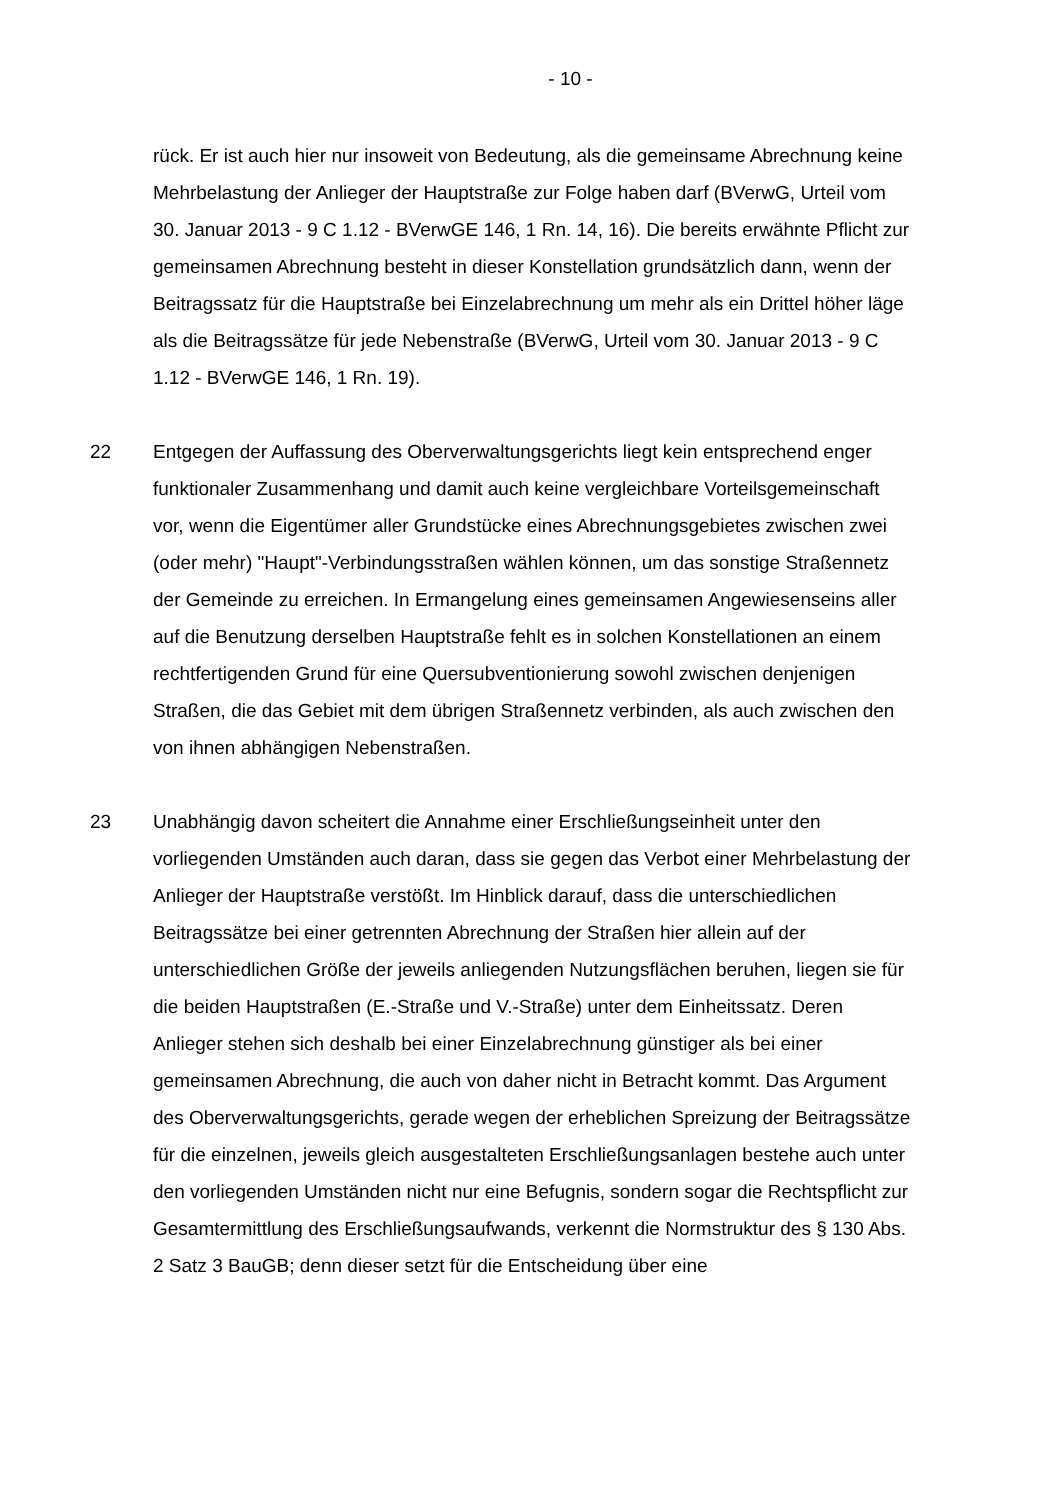- 10 -
rück. Er ist auch hier nur insoweit von Bedeutung, als die gemeinsame Abrechnung keine Mehrbelastung der Anlieger der Hauptstraße zur Folge haben darf (BVerwG, Urteil vom 30. Januar 2013 - 9 C 1.12 - BVerwGE 146, 1 Rn. 14, 16). Die bereits erwähnte Pflicht zur gemeinsamen Abrechnung besteht in dieser Konstellation grundsätzlich dann, wenn der Beitragssatz für die Hauptstraße bei Einzelabrechnung um mehr als ein Drittel höher läge als die Beitragssätze für jede Nebenstraße (BVerwG, Urteil vom 30. Januar 2013 - 9 C 1.12 - BVerwGE 146, 1 Rn. 19).
22 Entgegen der Auffassung des Oberverwaltungsgerichts liegt kein entsprechend enger funktionaler Zusammenhang und damit auch keine vergleichbare Vorteilsgemeinschaft vor, wenn die Eigentümer aller Grundstücke eines Abrechnungsgebietes zwischen zwei (oder mehr) "Haupt"-Verbindungsstraßen wählen können, um das sonstige Straßennetz der Gemeinde zu erreichen. In Ermangelung eines gemeinsamen Angewiesenseins aller auf die Benutzung derselben Hauptstraße fehlt es in solchen Konstellationen an einem rechtfertigenden Grund für eine Quersubventionierung sowohl zwischen denjenigen Straßen, die das Gebiet mit dem übrigen Straßennetz verbinden, als auch zwischen den von ihnen abhängigen Nebenstraßen.
23 Unabhängig davon scheitert die Annahme einer Erschließungseinheit unter den vorliegenden Umständen auch daran, dass sie gegen das Verbot einer Mehrbelastung der Anlieger der Hauptstraße verstößt. Im Hinblick darauf, dass die unterschiedlichen Beitragssätze bei einer getrennten Abrechnung der Straßen hier allein auf der unterschiedlichen Größe der jeweils anliegenden Nutzungsflächen beruhen, liegen sie für die beiden Hauptstraßen (E.-Straße und V.-Straße) unter dem Einheitssatz. Deren Anlieger stehen sich deshalb bei einer Einzelabrechnung günstiger als bei einer gemeinsamen Abrechnung, die auch von daher nicht in Betracht kommt. Das Argument des Oberverwaltungsgerichts, gerade wegen der erheblichen Spreizung der Beitragssätze für die einzelnen, jeweils gleich ausgestalteten Erschließungsanlagen bestehe auch unter den vorliegenden Umständen nicht nur eine Befugnis, sondern sogar die Rechtspflicht zur Gesamtermittlung des Erschließungsaufwands, verkennt die Normstruktur des § 130 Abs. 2 Satz 3 BauGB; denn dieser setzt für die Entscheidung über eine